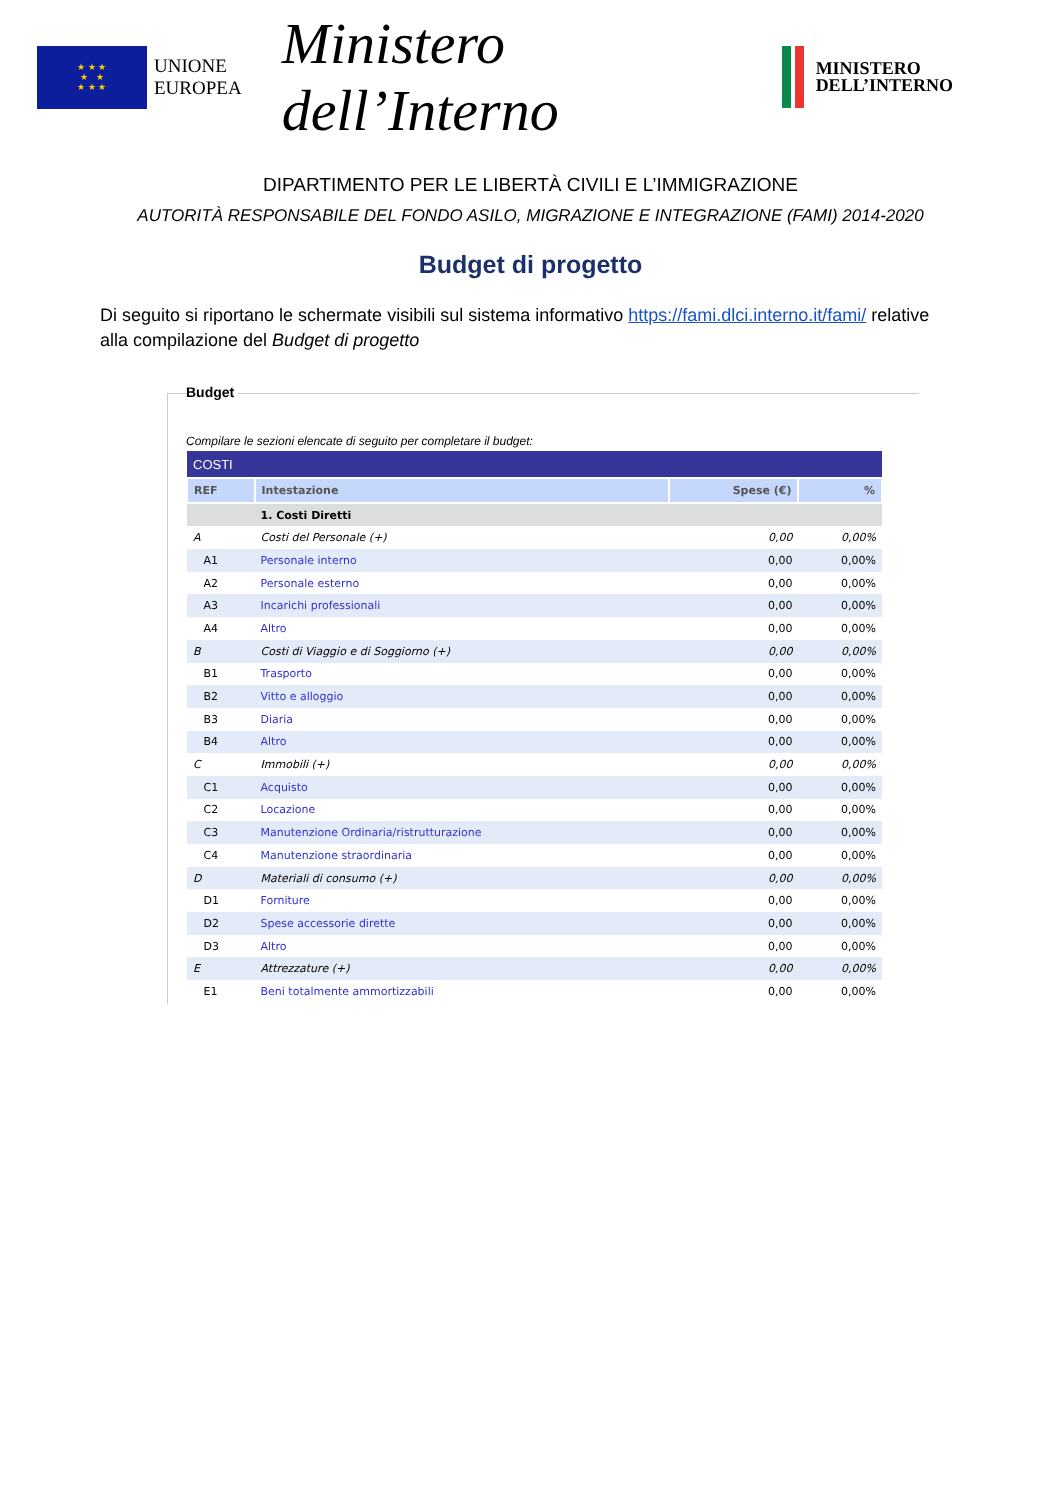★ ★ ★
★ ★
★ ★ ★
UNIONE
EUROPEA
Ministero dell’Interno
MINISTERO
DELL’INTERNO
DIPARTIMENTO PER LE LIBERTÀ CIVILI E L’IMMIGRAZIONE
AUTORITÀ RESPONSABILE DEL FONDO ASILO, MIGRAZIONE E INTEGRAZIONE (FAMI) 2014-2020
Budget di progetto
Di seguito si riportano le schermate visibili sul sistema informativo https://fami.dlci.interno.it/fami/ relative alla compilazione del Budget di progetto
Budget
Compilare le sezioni elencate di seguito per completare il budget:
| COSTI | | | |
| REF | Intestazione | Spese (€) | % |
| | 1. Costi Diretti | | |
| A | Costi del Personale (+) | 0,00 | 0,00% |
| A1 | Personale interno | 0,00 | 0,00% |
| A2 | Personale esterno | 0,00 | 0,00% |
| A3 | Incarichi professionali | 0,00 | 0,00% |
| A4 | Altro | 0,00 | 0,00% |
| B | Costi di Viaggio e di Soggiorno (+) | 0,00 | 0,00% |
| B1 | Trasporto | 0,00 | 0,00% |
| B2 | Vitto e alloggio | 0,00 | 0,00% |
| B3 | Diaria | 0,00 | 0,00% |
| B4 | Altro | 0,00 | 0,00% |
| C | Immobili (+) | 0,00 | 0,00% |
| C1 | Acquisto | 0,00 | 0,00% |
| C2 | Locazione | 0,00 | 0,00% |
| C3 | Manutenzione Ordinaria/ristrutturazione | 0,00 | 0,00% |
| C4 | Manutenzione straordinaria | 0,00 | 0,00% |
| D | Materiali di consumo (+) | 0,00 | 0,00% |
| D1 | Forniture | 0,00 | 0,00% |
| D2 | Spese accessorie dirette | 0,00 | 0,00% |
| D3 | Altro | 0,00 | 0,00% |
| E | Attrezzature (+) | 0,00 | 0,00% |
| E1 | Beni totalmente ammortizzabili | 0,00 | 0,00% |